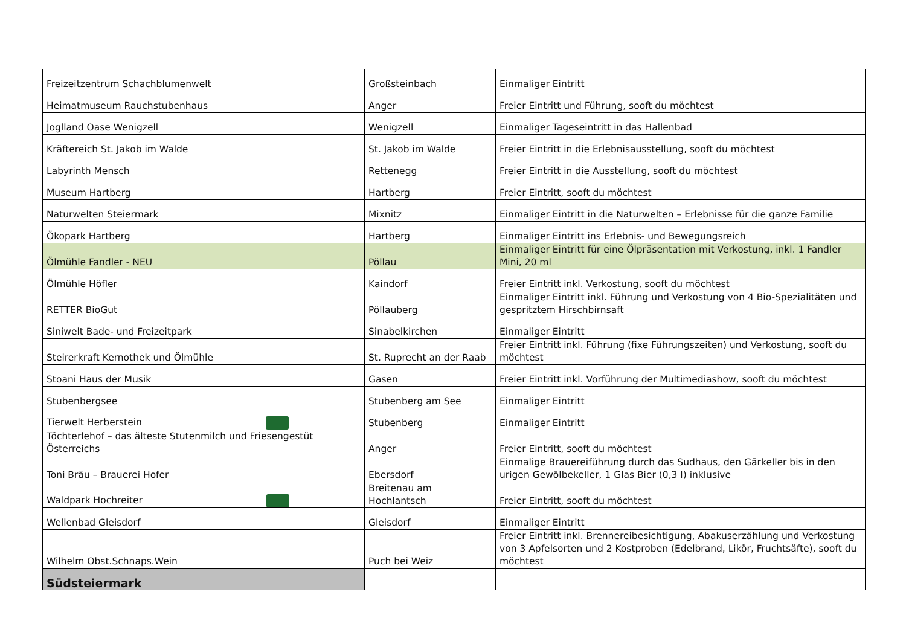| Freizeitzentrum Schachblumenwelt | Großsteinbach | Einmaliger Eintritt |
| Heimatmuseum Rauchstubenhaus | Anger | Freier Eintritt und Führung, sooft du möchtest |
| Joglland Oase Wenigzell | Wenigzell | Einmaliger Tageseintritt in das Hallenbad |
| Kräftereich St. Jakob im Walde | St. Jakob im Walde | Freier Eintritt in die Erlebnisausstellung, sooft du möchtest |
| Labyrinth Mensch | Rettenegg | Freier Eintritt in die Ausstellung, sooft du möchtest |
| Museum Hartberg | Hartberg | Freier Eintritt, sooft du möchtest |
| Naturwelten Steiermark | Mixnitz | Einmaliger Eintritt in die Naturwelten – Erlebnisse für die ganze Familie |
| Ökopark Hartberg | Hartberg | Einmaliger Eintritt ins Erlebnis- und Bewegungsreich |
| Ölmühle Fandler - NEU | Pöllau | Einmaliger Eintritt für eine Ölpräsentation mit Verkostung, inkl. 1 Fandler Mini, 20 ml |
| Ölmühle Höfler | Kaindorf | Freier Eintritt inkl. Verkostung, sooft du möchtest |
| RETTER BioGut | Pöllauberg | Einmaliger Eintritt inkl. Führung und Verkostung von 4 Bio-Spezialitäten und gespritztem Hirschbirnsaft |
| Siniwelt Bade- und Freizeitpark | Sinabelkirchen | Einmaliger Eintritt |
| Steirerkraft Kernothek und Ölmühle | St. Ruprecht an der Raab | Freier Eintritt inkl. Führung (fixe Führungszeiten) und Verkostung, sooft du möchtest |
| Stoani Haus der Musik | Gasen | Freier Eintritt inkl. Vorführung der Multimediashow, sooft du möchtest |
| Stubenbergsee | Stubenberg am See | Einmaliger Eintritt |
| Tierwelt Herberstein | Stubenberg | Einmaliger Eintritt |
| Töchterlehof – das älteste Stutenmilch und Friesengestüt Österreichs | Anger | Freier Eintritt, sooft du möchtest |
| Toni Bräu – Brauerei Hofer | Ebersdorf | Einmalige Brauereiführung durch das Sudhaus, den Gärkeller bis in den urigen Gewölbekeller, 1 Glas Bier (0,3 l) inklusive |
| Waldpark Hochreiter | Breitenau am Hochlantsch | Freier Eintritt, sooft du möchtest |
| Wellenbad Gleisdorf | Gleisdorf | Einmaliger Eintritt |
| Wilhelm Obst.Schnaps.Wein | Puch bei Weiz | Freier Eintritt inkl. Brennereibesichtigung, Abakuserzählung und Verkostung von 3 Apfelsorten und 2 Kostproben (Edelbrand, Likör, Fruchtsäfte), sooft du möchtest |
| Südsteiermark | | |